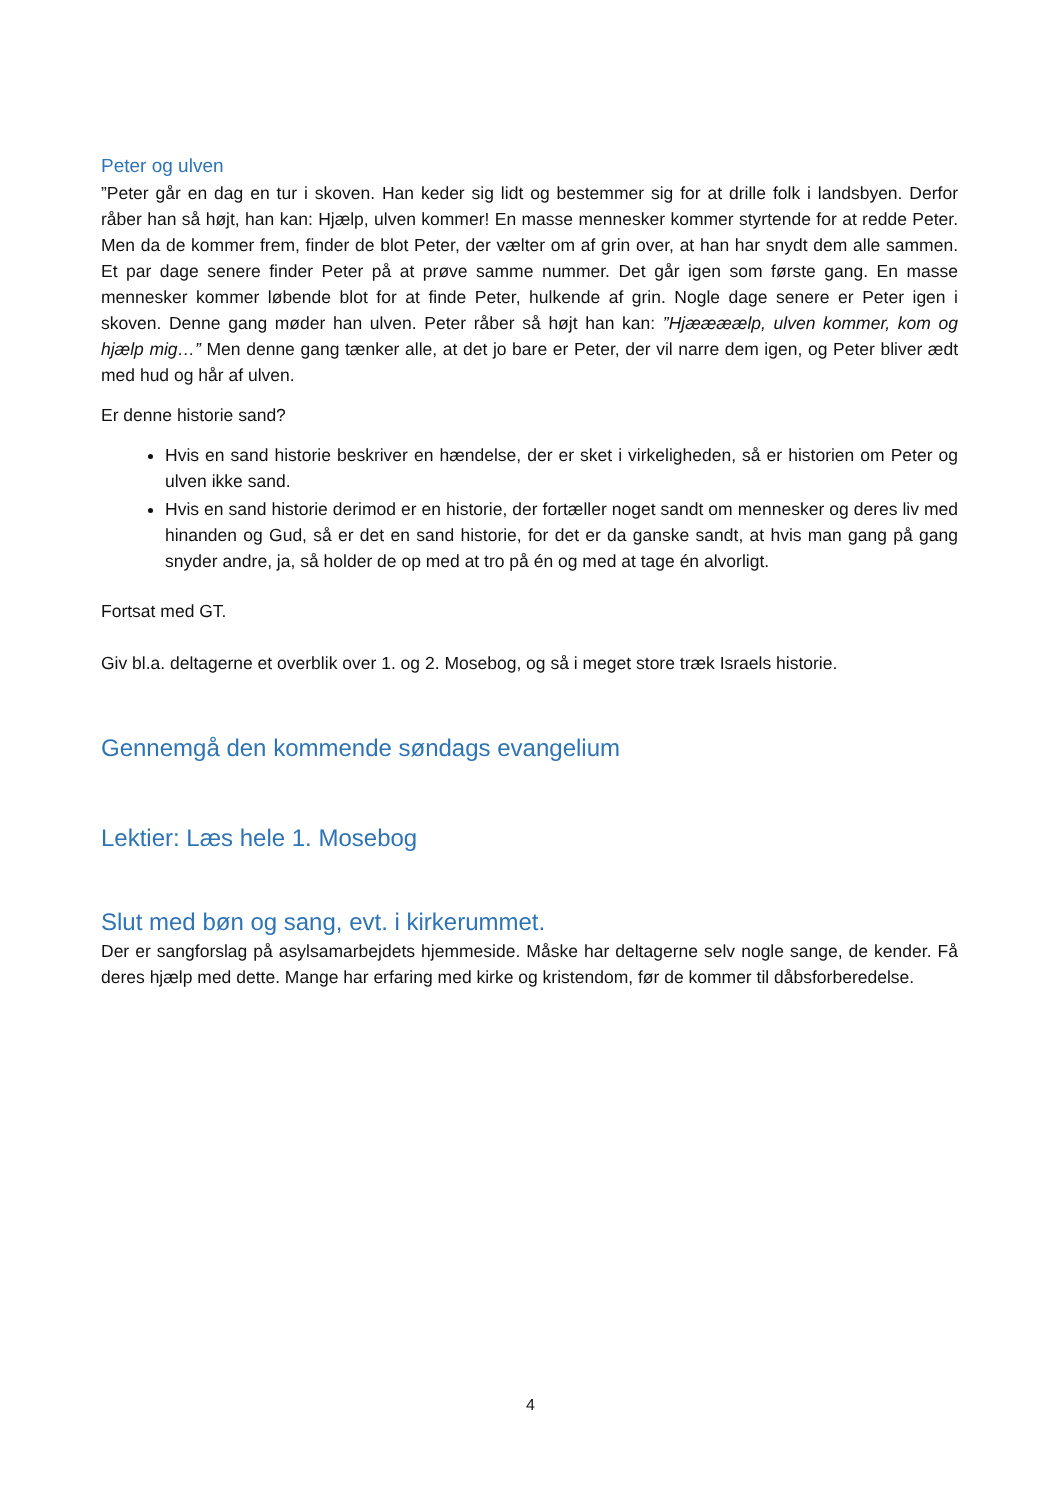Peter og ulven
”Peter går en dag en tur i skoven. Han keder sig lidt og bestemmer sig for at drille folk i landsbyen. Derfor råber han så højt, han kan: Hjælp, ulven kommer! En masse mennesker kommer styrtende for at redde Peter. Men da de kommer frem, finder de blot Peter, der vælter om af grin over, at han har snydt dem alle sammen. Et par dage senere finder Peter på at prøve samme nummer. Det går igen som første gang. En masse mennesker kommer løbende blot for at finde Peter, hulkende af grin. Nogle dage senere er Peter igen i skoven. Denne gang møder han ulven. Peter råber så højt han kan: ”Hjæææælp, ulven kommer, kom og hjælp mig…” Men denne gang tænker alle, at det jo bare er Peter, der vil narre dem igen, og Peter bliver ædt med hud og hår af ulven.
Er denne historie sand?
Hvis en sand historie beskriver en hændelse, der er sket i virkeligheden, så er historien om Peter og ulven ikke sand.
Hvis en sand historie derimod er en historie, der fortæller noget sandt om mennesker og deres liv med hinanden og Gud, så er det en sand historie, for det er da ganske sandt, at hvis man gang på gang snyder andre, ja, så holder de op med at tro på én og med at tage én alvorligt.
Fortsat med GT.
Giv bl.a. deltagerne et overblik over 1. og 2. Mosebog, og så i meget store træk Israels historie.
Gennemgå den kommende søndags evangelium
Lektier: Læs hele 1. Mosebog
Slut med bøn og sang, evt. i kirkerummet.
Der er sangforslag på asylsamarbejdets hjemmeside. Måske har deltagerne selv nogle sange, de kender. Få deres hjælp med dette. Mange har erfaring med kirke og kristendom, før de kommer til dåbsforberedelse.
4